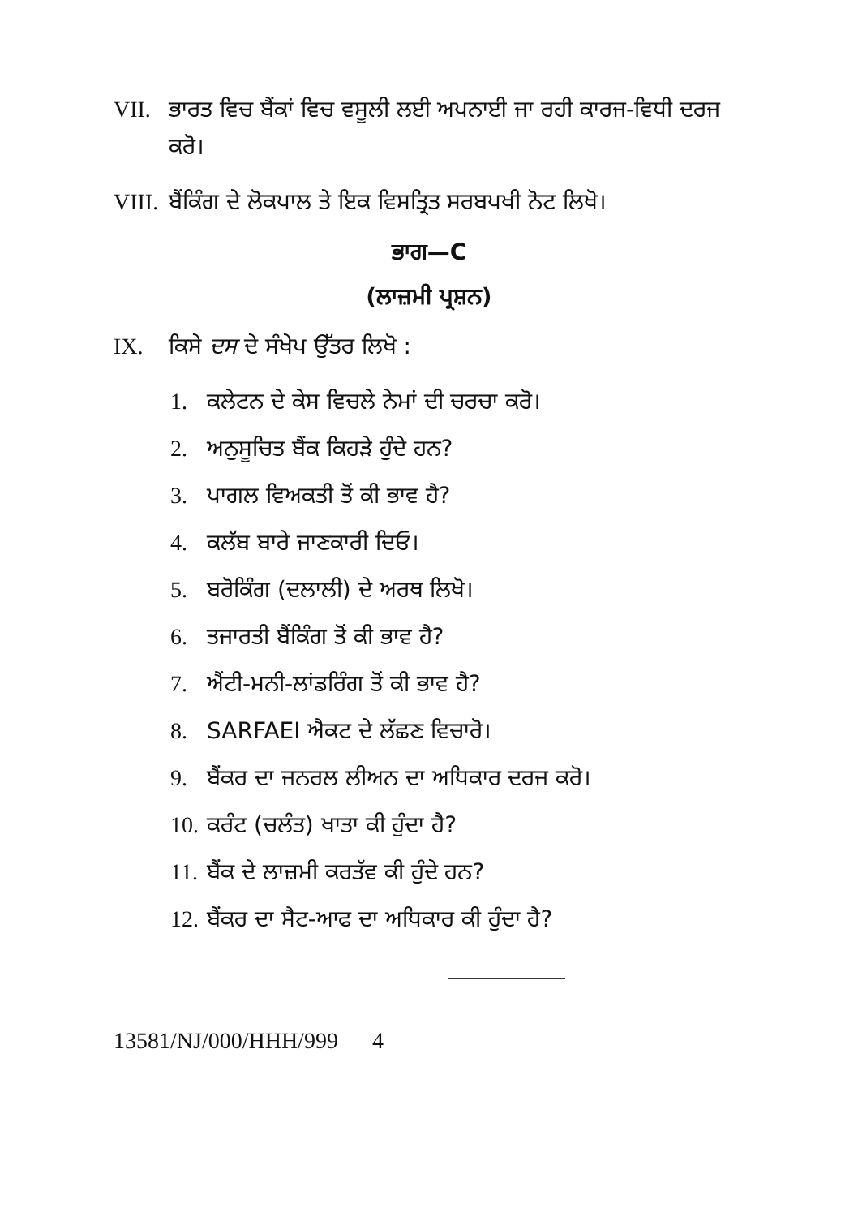VII. ਭਾਰਤ ਵਿਚ ਬੈਂਕਾਂ ਵਿਚ ਵਸੂਲੀ ਲਈ ਅਪਨਾਈ ਜਾ ਰਹੀ ਕਾਰਜ-ਵਿਧੀ ਦਰਜ ਕਰੋ।
VIII. ਬੈਂਕਿੰਗ ਦੇ ਲੋਕਪਾਲ ਤੇ ਇਕ ਵਿਸਤ੍ਰਿਤ ਸਰਬਪਖੀ ਨੋਟ ਲਿਖੋ।
ਭਾਗ—C
(ਲਾਜ਼ਮੀ ਪ੍ਰਸ਼ਨ)
IX. ਕਿਸੇ ਦਸ ਦੇ ਸੰਖੇਪ ਉੱਤਰ ਲਿਖੋ :
1. ਕਲੇਟਨ ਦੇ ਕੇਸ ਵਿਚਲੇ ਨੇਮਾਂ ਦੀ ਚਰਚਾ ਕਰੋ।
2. ਅਨੁਸੂਚਿਤ ਬੈਂਕ ਕਿਹੜੇ ਹੁੰਦੇ ਹਨ?
3. ਪਾਗਲ ਵਿਅਕਤੀ ਤੋਂ ਕੀ ਭਾਵ ਹੈ?
4. ਕਲੱਬ ਬਾਰੇ ਜਾਣਕਾਰੀ ਦਿਓ।
5. ਬਰੋਕਿੰਗ (ਦਲਾਲੀ) ਦੇ ਅਰਥ ਲਿਖੋ।
6. ਤਜਾਰਤੀ ਬੈਂਕਿੰਗ ਤੋਂ ਕੀ ਭਾਵ ਹੈ?
7. ਐਂਟੀ-ਮਨੀ-ਲਾਂਡਰਿੰਗ ਤੋਂ ਕੀ ਭਾਵ ਹੈ?
8. SARFAEI ਐਕਟ ਦੇ ਲੱਛਣ ਵਿਚਾਰੋ।
9. ਬੈਂਕਰ ਦਾ ਜਨਰਲ ਲੀਅਨ ਦਾ ਅਧਿਕਾਰ ਦਰਜ ਕਰੋ।
10. ਕਰੰਟ (ਚਲੰਤ) ਖਾਤਾ ਕੀ ਹੁੰਦਾ ਹੈ?
11. ਬੈਂਕ ਦੇ ਲਾਜ਼ਮੀ ਕਰਤੱਵ ਕੀ ਹੁੰਦੇ ਹਨ?
12. ਬੈਂਕਰ ਦਾ ਸੈਟ-ਆਫ ਦਾ ਅਧਿਕਾਰ ਕੀ ਹੁੰਦਾ ਹੈ?
13581/NJ/000/HHH/999 4